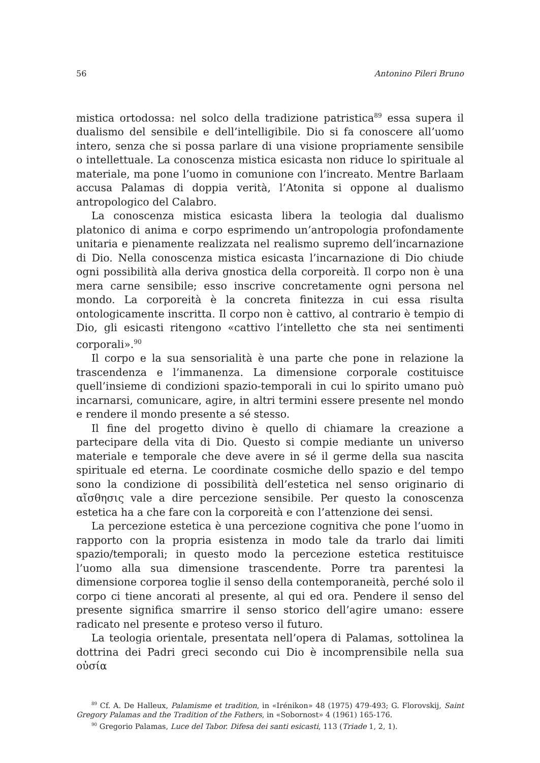56 Antonino Pileri Bruno
mistica ortodossa: nel solco della tradizione patristica<sup>89</sup> essa supera il dualismo del sensibile e dell’intelligibile. Dio si fa conoscere all’uomo intero, senza che si possa parlare di una visione propriamente sensibile o intellettuale. La conoscenza mistica esicasta non riduce lo spirituale al materiale, ma pone l’uomo in comunione con l’increato. Mentre Barlaam accusa Palamas di doppia verità, l’Atonita si oppone al dualismo antropologico del Calabro.
La conoscenza mistica esicasta libera la teologia dal dualismo platonico di anima e corpo esprimendo un’antropologia profondamente unitaria e pienamente realizzata nel realismo supremo dell’incarnazione di Dio. Nella conoscenza mistica esicasta l’incarnazione di Dio chiude ogni possibilità alla deriva gnostica della corporeità. Il corpo non è una mera carne sensibile; esso inscrive concretamente ogni persona nel mondo. La corporeità è la concreta finitezza in cui essa risulta ontologicamente inscritta. Il corpo non è cattivo, al contrario è tempio di Dio, gli esicasti ritengono «cattivo l’intelletto che sta nei sentimenti corporali».<sup>90</sup>
Il corpo e la sua sensorialità è una parte che pone in relazione la trascendenza e l’immanenza. La dimensione corporale costituisce quell’insieme di condizioni spazio-temporali in cui lo spirito umano può incarnarsi, comunicare, agire, in altri termini essere presente nel mondo e rendere il mondo presente a sé stesso.
Il fine del progetto divino è quello di chiamare la creazione a partecipare della vita di Dio. Questo si compie mediante un universo materiale e temporale che deve avere in sé il germe della sua nascita spirituale ed eterna. Le coordinate cosmiche dello spazio e del tempo sono la condizione di possibilità dell’estetica nel senso originario di αἴσθησις vale a dire percezione sensibile. Per questo la conoscenza estetica ha a che fare con la corporeità e con l’attenzione dei sensi.
La percezione estetica è una percezione cognitiva che pone l’uomo in rapporto con la propria esistenza in modo tale da trarlo dai limiti spazio/temporali; in questo modo la percezione estetica restituisce l’uomo alla sua dimensione trascendente. Porre tra parentesi la dimensione corporea toglie il senso della contemporaneità, perché solo il corpo ci tiene ancorati al presente, al qui ed ora. Pendere il senso del presente significa smarrire il senso storico dell’agire umano: essere radicato nel presente e proteso verso il futuro.
La teologia orientale, presentata nell’opera di Palamas, sottolinea la dottrina dei Padri greci secondo cui Dio è incomprensibile nella sua οὐσία
<sup>89</sup> Cf. A. De Halleux, Palamisme et tradition, in «Irénikon» 48 (1975) 479-493; G. Florovskij, Saint Gregory Palamas and the Tradition of the Fathers, in «Sobornost» 4 (1961) 165-176.
<sup>90</sup> Gregorio Palamas, Luce del Tabor. Difesa dei santi esicasti, 113 (Triade 1, 2, 1).